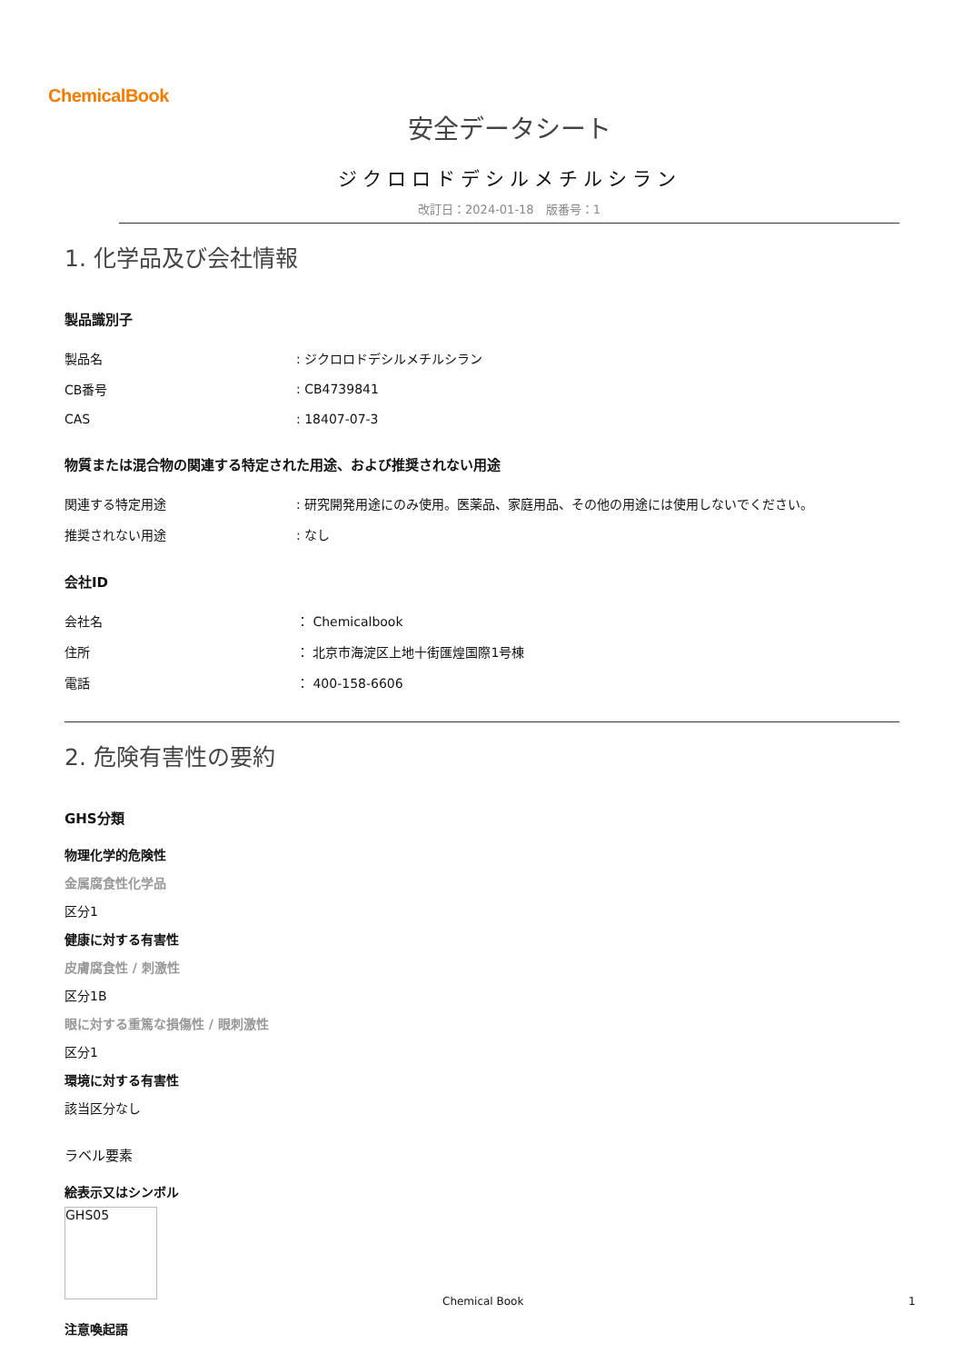ChemicalBook
安全データシート
ジクロロドデシルメチルシラン
改訂日：2024-01-18　版番号：1
1. 化学品及び会社情報
製品識別子
| 製品名 | : ジクロロドデシルメチルシラン |
| CB番号 | : CB4739841 |
| CAS | : 18407-07-3 |
物質または混合物の関連する特定された用途、および推奨されない用途
| 関連する特定用途 | : 研究開発用途にのみ使用。医薬品、家庭用品、その他の用途には使用しないでください。 |
| 推奨されない用途 | : なし |
会社ID
| 会社名 | ： Chemicalbook |
| 住所 | ： 北京市海淀区上地十街匯煌国際1号棟 |
| 電話 | ： 400-158-6606 |
2. 危険有害性の要約
GHS分類
物理化学的危険性
金属腐食性化学品
区分1
健康に対する有害性
皮膚腐食性 / 刺激性
区分1B
眼に対する重篤な損傷性 / 眼刺激性
区分1
環境に対する有害性
該当区分なし
ラベル要素
絵表示又はシンボル
GHS05
注意喚起語
Chemical Book 1